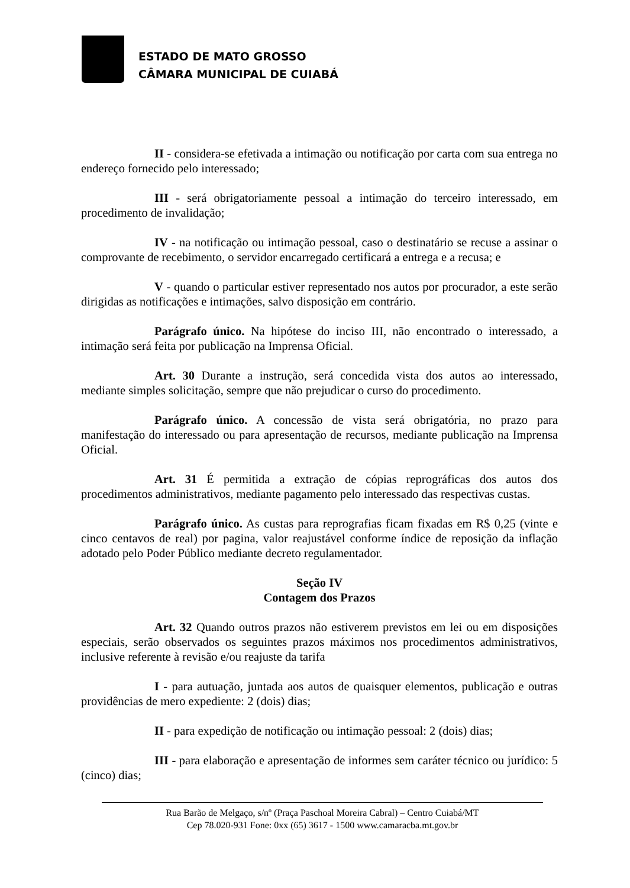ESTADO DE MATO GROSSO
CÂMARA MUNICIPAL DE CUIABÁ
II - considera-se efetivada a intimação ou notificação por carta com sua entrega no endereço fornecido pelo interessado;
III - será obrigatoriamente pessoal a intimação do terceiro interessado, em procedimento de invalidação;
IV - na notificação ou intimação pessoal, caso o destinatário se recuse a assinar o comprovante de recebimento, o servidor encarregado certificará a entrega e a recusa; e
V - quando o particular estiver representado nos autos por procurador, a este serão dirigidas as notificações e intimações, salvo disposição em contrário.
Parágrafo único. Na hipótese do inciso III, não encontrado o interessado, a intimação será feita por publicação na Imprensa Oficial.
Art. 30 Durante a instrução, será concedida vista dos autos ao interessado, mediante simples solicitação, sempre que não prejudicar o curso do procedimento.
Parágrafo único. A concessão de vista será obrigatória, no prazo para manifestação do interessado ou para apresentação de recursos, mediante publicação na Imprensa Oficial.
Art. 31 É permitida a extração de cópias reprográficas dos autos dos procedimentos administrativos, mediante pagamento pelo interessado das respectivas custas.
Parágrafo único. As custas para reprografias ficam fixadas em R$ 0,25 (vinte e cinco centavos de real) por pagina, valor reajustável conforme índice de reposição da inflação adotado pelo Poder Público mediante decreto regulamentador.
Seção IV
Contagem dos Prazos
Art. 32 Quando outros prazos não estiverem previstos em lei ou em disposições especiais, serão observados os seguintes prazos máximos nos procedimentos administrativos, inclusive referente à revisão e/ou reajuste da tarifa
I - para autuação, juntada aos autos de quaisquer elementos, publicação e outras providências de mero expediente: 2 (dois) dias;
II - para expedição de notificação ou intimação pessoal: 2 (dois) dias;
III - para elaboração e apresentação de informes sem caráter técnico ou jurídico: 5 (cinco) dias;
Rua Barão de Melgaço, s/nº (Praça Paschoal Moreira Cabral) – Centro Cuiabá/MT
Cep 78.020-931 Fone: 0xx (65) 3617 - 1500 www.camaracba.mt.gov.br